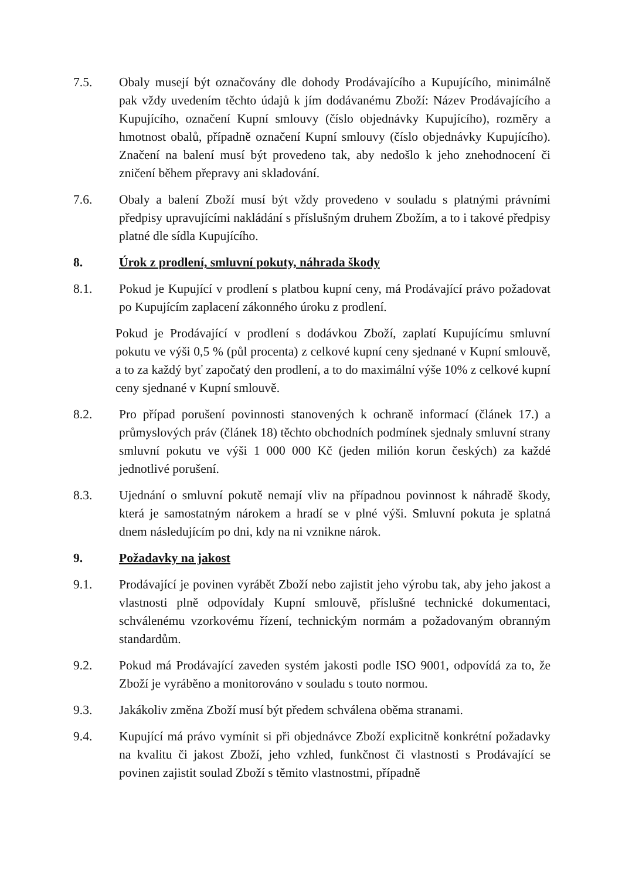7.5. Obaly musejí být označovány dle dohody Prodávajícího a Kupujícího, minimálně pak vždy uvedením těchto údajů k jím dodávanému Zboží: Název Prodávajícího a Kupujícího, označení Kupní smlouvy (číslo objednávky Kupujícího), rozměry a hmotnost obalů, případně označení Kupní smlouvy (číslo objednávky Kupujícího). Značení na balení musí být provedeno tak, aby nedošlo k jeho znehodnocení či zničení během přepravy ani skladování.
7.6. Obaly a balení Zboží musí být vždy provedeno v souladu s platnými právními předpisy upravujícími nakládání s příslušným druhem Zbožím, a to i takové předpisy platné dle sídla Kupujícího.
8. Úrok z prodlení, smluvní pokuty, náhrada škody
8.1. Pokud je Kupující v prodlení s platbou kupní ceny, má Prodávající právo požadovat po Kupujícím zaplacení zákonného úroku z prodlení.
Pokud je Prodávající v prodlení s dodávkou Zboží, zaplatí Kupujícímu smluvní pokutu ve výši 0,5 % (půl procenta) z celkové kupní ceny sjednané v Kupní smlouvě, a to za každý byť započatý den prodlení, a to do maximální výše 10% z celkové kupní ceny sjednané v Kupní smlouvě.
8.2. Pro případ porušení povinnosti stanovených k ochraně informací (článek 17.) a průmyslových práv (článek 18) těchto obchodních podmínek sjednaly smluvní strany smluvní pokutu ve výši 1 000 000 Kč (jeden milión korun českých) za každé jednotlivé porušení.
8.3. Ujednání o smluvní pokutě nemají vliv na případnou povinnost k náhradě škody, která je samostatným nárokem a hradí se v plné výši. Smluvní pokuta je splatná dnem následujícím po dni, kdy na ni vznikne nárok.
9. Požadavky na jakost
9.1. Prodávající je povinen vyrábět Zboží nebo zajistit jeho výrobu tak, aby jeho jakost a vlastnosti plně odpovídaly Kupní smlouvě, příslušné technické dokumentaci, schválenému vzorkovému řízení, technickým normám a požadovaným obranným standardům.
9.2. Pokud má Prodávající zaveden systém jakosti podle ISO 9001, odpovídá za to, že Zboží je vyráběno a monitorováno v souladu s touto normou.
9.3. Jakákoliv změna Zboží musí být předem schválena oběma stranami.
9.4. Kupující má právo vymínit si při objednávce Zboží explicitně konkrétní požadavky na kvalitu či jakost Zboží, jeho vzhled, funkčnost či vlastnosti s Prodávající se povinen zajistit soulad Zboží s těmito vlastnostmi, případně